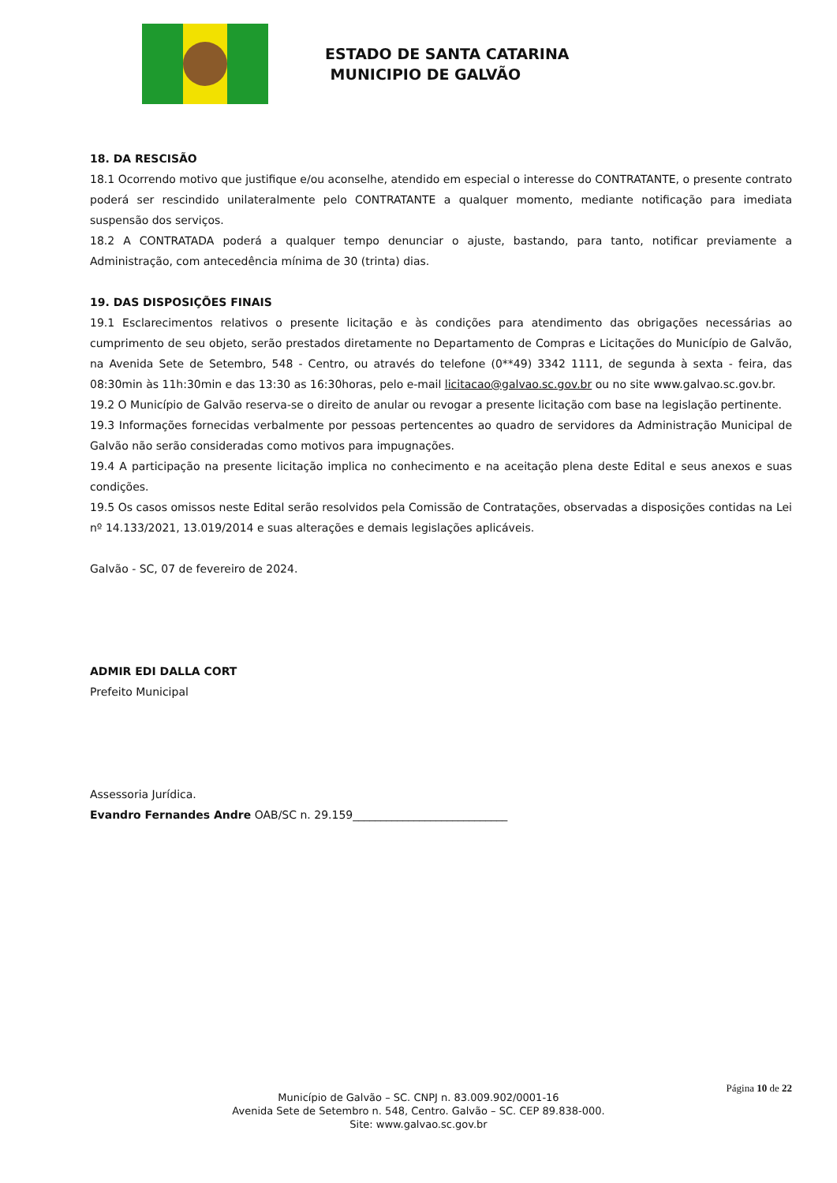ESTADO DE SANTA CATARINA
MUNICIPIO DE GALVÃO
18. DA RESCISÃO
18.1 Ocorrendo motivo que justifique e/ou aconselhe, atendido em especial o interesse do CONTRATANTE, o presente contrato poderá ser rescindido unilateralmente pelo CONTRATANTE a qualquer momento, mediante notificação para imediata suspensão dos serviços.
18.2 A CONTRATADA poderá a qualquer tempo denunciar o ajuste, bastando, para tanto, notificar previamente a Administração, com antecedência mínima de 30 (trinta) dias.
19. DAS DISPOSIÇÕES FINAIS
19.1 Esclarecimentos relativos o presente licitação e às condições para atendimento das obrigações necessárias ao cumprimento de seu objeto, serão prestados diretamente no Departamento de Compras e Licitações do Município de Galvão, na Avenida Sete de Setembro, 548 - Centro, ou através do telefone (0**49) 3342 1111, de segunda à sexta - feira, das 08:30min às 11h:30min e das 13:30 as 16:30horas, pelo e-mail licitacao@galvao.sc.gov.br ou no site www.galvao.sc.gov.br.
19.2 O Município de Galvão reserva-se o direito de anular ou revogar a presente licitação com base na legislação pertinente.
19.3 Informações fornecidas verbalmente por pessoas pertencentes ao quadro de servidores da Administração Municipal de Galvão não serão consideradas como motivos para impugnações.
19.4 A participação na presente licitação implica no conhecimento e na aceitação plena deste Edital e seus anexos e suas condições.
19.5 Os casos omissos neste Edital serão resolvidos pela Comissão de Contratações, observadas a disposições contidas na Lei nº 14.133/2021, 13.019/2014 e suas alterações e demais legislações aplicáveis.
Galvão - SC, 07 de fevereiro de 2024.
ADMIR EDI DALLA CORT
Prefeito Municipal
Assessoria Jurídica.
Evandro Fernandes Andre OAB/SC n. 29.159____________________________
Página 10 de 22
Município de Galvão – SC. CNPJ n. 83.009.902/0001-16
Avenida Sete de Setembro n. 548, Centro. Galvão – SC. CEP 89.838-000.
Site: www.galvao.sc.gov.br